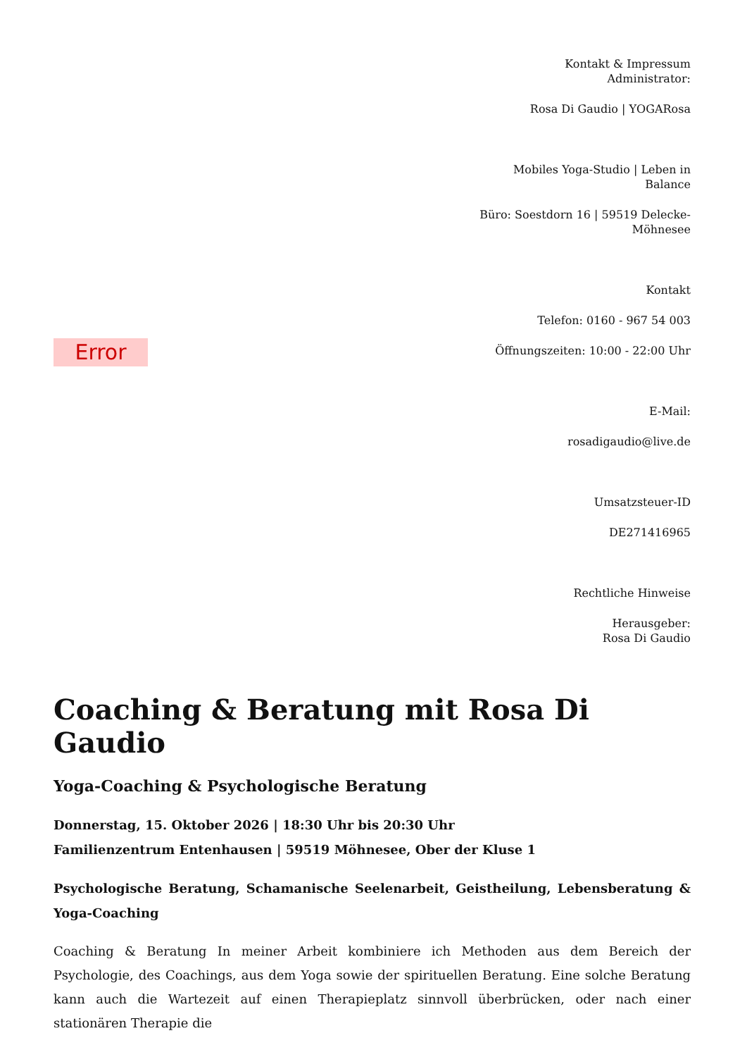Error
Kontakt & Impressum
Administrator:
Rosa Di Gaudio | YOGARosa
Mobiles Yoga-Studio | Leben in Balance
Büro: Soestdorn 16 | 59519 Delecke-Möhnesee
Kontakt
Telefon: 0160 - 967 54 003
Öffnungszeiten: 10:00 - 22:00 Uhr
E-Mail:
rosadigaudio@live.de
Umsatzsteuer-ID
DE271416965
Rechtliche Hinweise
Herausgeber:
Rosa Di Gaudio
Coaching & Beratung mit Rosa Di Gaudio
Yoga-Coaching & Psychologische Beratung
Donnerstag, 15. Oktober 2026 | 18:30 Uhr bis 20:30 Uhr
Familienzentrum Entenhausen | 59519 Möhnesee, Ober der Kluse 1
Psychologische Beratung, Schamanische Seelenarbeit, Geistheilung, Lebensberatung & Yoga-Coaching
Coaching & Beratung In meiner Arbeit kombiniere ich Methoden aus dem Bereich der Psychologie, des Coachings, aus dem Yoga sowie der spirituellen Beratung. Eine solche Beratung kann auch die Wartezeit auf einen Therapieplatz sinnvoll überbrücken, oder nach einer stationären Therapie die